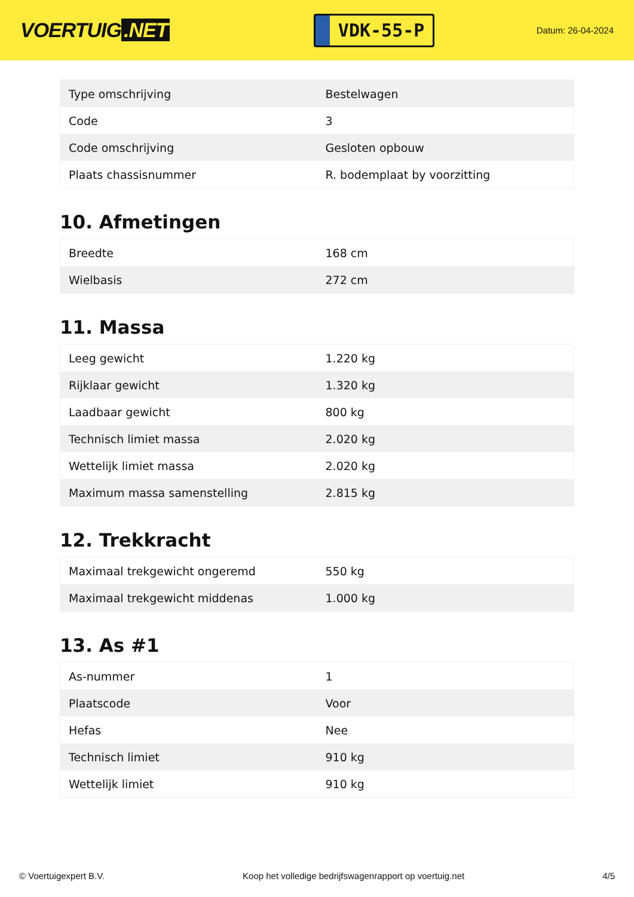VOERTUIG.NET
VDK-55-P
Datum: 26-04-2024
| Type omschrijving | Bestelwagen |
| Code | 3 |
| Code omschrijving | Gesloten opbouw |
| Plaats chassisnummer | R. bodemplaat by voorzitting |
10. Afmetingen
| Breedte | 168 cm |
| Wielbasis | 272 cm |
11. Massa
| Leeg gewicht | 1.220 kg |
| Rijklaar gewicht | 1.320 kg |
| Laadbaar gewicht | 800 kg |
| Technisch limiet massa | 2.020 kg |
| Wettelijk limiet massa | 2.020 kg |
| Maximum massa samenstelling | 2.815 kg |
12. Trekkracht
| Maximaal trekgewicht ongeremd | 550 kg |
| Maximaal trekgewicht middenas | 1.000 kg |
13. As #1
| As-nummer | 1 |
| Plaatscode | Voor |
| Hefas | Nee |
| Technisch limiet | 910 kg |
| Wettelijk limiet | 910 kg |
© Voertuigexpert B.V. Koop het volledige bedrijfswagenrapport op voertuig.net 4/5